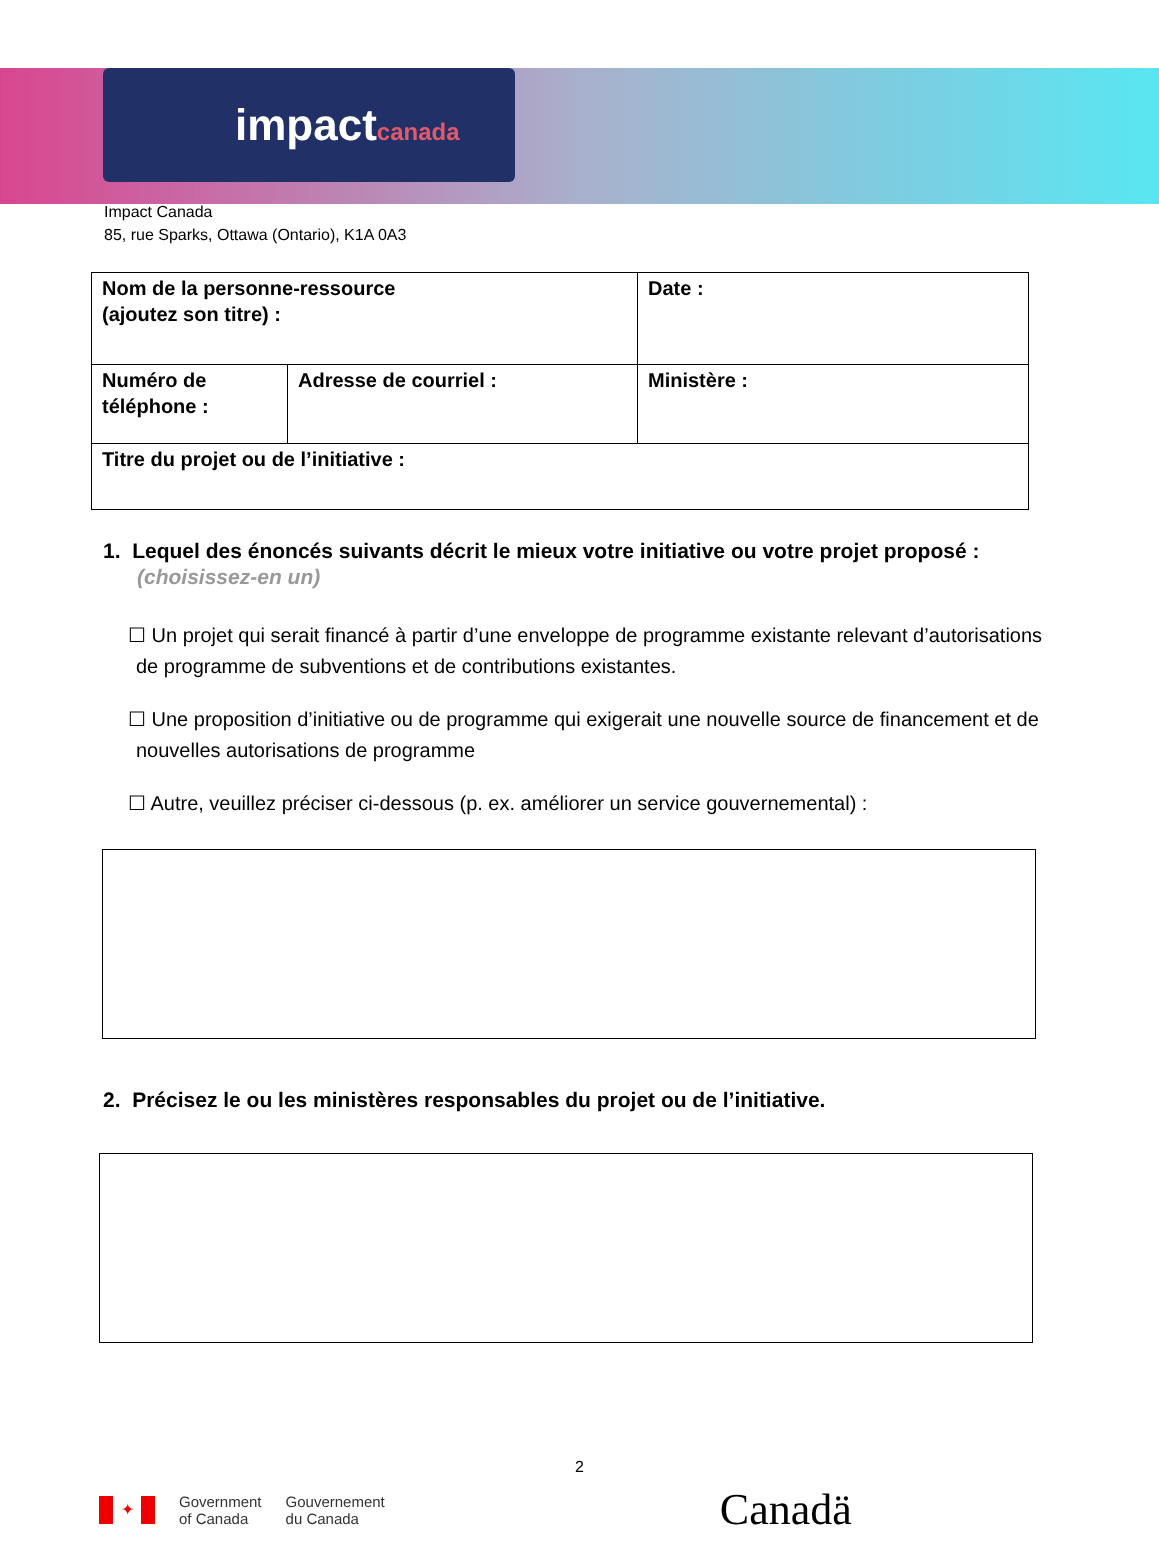impactcanada
Impact Canada
85, rue Sparks, Ottawa (Ontario), K1A 0A3
| Nom de la personne-ressource (ajoutez son titre) : | | Date : |
| Numéro de téléphone : | Adresse de courriel : | Ministère : |
| Titre du projet ou de l’initiative : | | |
1. Lequel des énoncés suivants décrit le mieux votre initiative ou votre projet proposé :
(choisissez-en un)
☐ Un projet qui serait financé à partir d’une enveloppe de programme existante relevant d’autorisations de programme de subventions et de contributions existantes.
☐ Une proposition d’initiative ou de programme qui exigerait une nouvelle source de financement et de nouvelles autorisations de programme
☐ Autre, veuillez préciser ci-dessous (p. ex. améliorer un service gouvernemental) :
2. Précisez le ou les ministères responsables du projet ou de l’initiative.
2
✦
Government
of Canada
Gouvernement
du Canada
Canadä